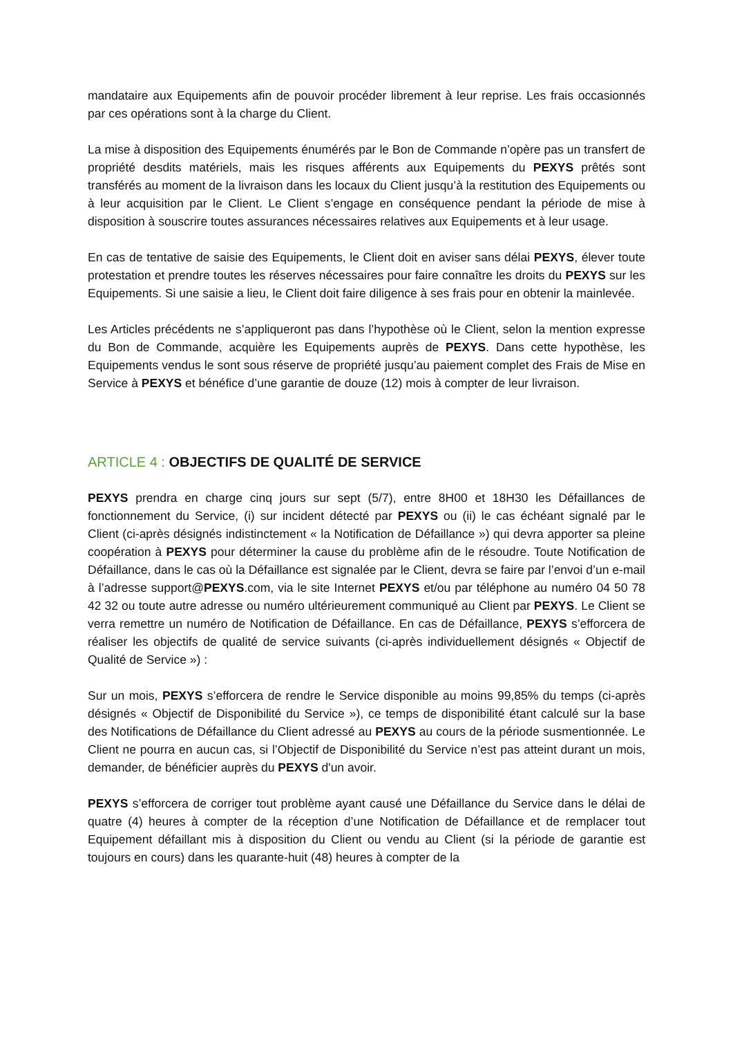mandataire aux Equipements afin de pouvoir procéder librement à leur reprise. Les frais occasionnés par ces opérations sont à la charge du Client.
La mise à disposition des Equipements énumérés par le Bon de Commande n’opère pas un transfert de propriété desdits matériels, mais les risques afférents aux Equipements du PEXYS prêtés sont transférés au moment de la livraison dans les locaux du Client jusqu’à la restitution des Equipements ou à leur acquisition par le Client. Le Client s’engage en conséquence pendant la période de mise à disposition à souscrire toutes assurances nécessaires relatives aux Equipements et à leur usage.
En cas de tentative de saisie des Equipements, le Client doit en aviser sans délai PEXYS, élever toute protestation et prendre toutes les réserves nécessaires pour faire connaître les droits du PEXYS sur les Equipements. Si une saisie a lieu, le Client doit faire diligence à ses frais pour en obtenir la mainlevée.
Les Articles précédents ne s’appliqueront pas dans l’hypothèse où le Client, selon la mention expresse du Bon de Commande, acquière les Equipements auprès de PEXYS. Dans cette hypothèse, les Equipements vendus le sont sous réserve de propriété jusqu’au paiement complet des Frais de Mise en Service à PEXYS et bénéfice d’une garantie de douze (12) mois à compter de leur livraison.
ARTICLE 4 : OBJECTIFS DE QUALITÉ DE SERVICE
PEXYS prendra en charge cinq jours sur sept (5/7), entre 8H00 et 18H30 les Défaillances de fonctionnement du Service, (i) sur incident détecté par PEXYS ou (ii) le cas échéant signalé par le Client (ci-après désignés indistinctement « la Notification de Défaillance ») qui devra apporter sa pleine coopération à PEXYS pour déterminer la cause du problème afin de le résoudre. Toute Notification de Défaillance, dans le cas où la Défaillance est signalée par le Client, devra se faire par l’envoi d’un e-mail à l’adresse support@PEXYS.com, via le site Internet PEXYS et/ou par téléphone au numéro 04 50 78 42 32 ou toute autre adresse ou numéro ultérieurement communiqué au Client par PEXYS. Le Client se verra remettre un numéro de Notification de Défaillance. En cas de Défaillance, PEXYS s’efforcera de réaliser les objectifs de qualité de service suivants (ci-après individuellement désignés « Objectif de Qualité de Service ») :
Sur un mois, PEXYS s’efforcera de rendre le Service disponible au moins 99,85% du temps (ci-après désignés « Objectif de Disponibilité du Service »), ce temps de disponibilité étant calculé sur la base des Notifications de Défaillance du Client adressé au PEXYS au cours de la période susmentionnée. Le Client ne pourra en aucun cas, si l’Objectif de Disponibilité du Service n’est pas atteint durant un mois, demander, de bénéficier auprès du PEXYS d'un avoir.
PEXYS s’efforcera de corriger tout problème ayant causé une Défaillance du Service dans le délai de quatre (4) heures à compter de la réception d’une Notification de Défaillance et de remplacer tout Equipement défaillant mis à disposition du Client ou vendu au Client (si la période de garantie est toujours en cours) dans les quarante-huit (48) heures à compter de la